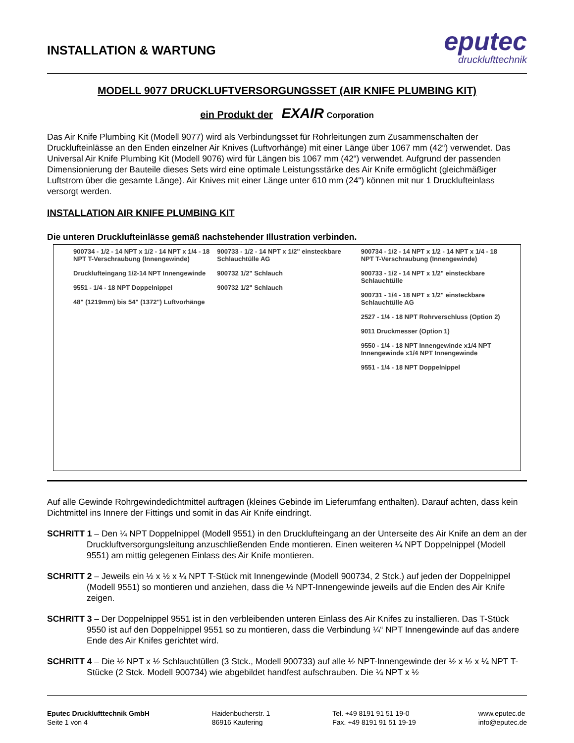INSTALLATION & WARTUNG
eputec
drucklufttechnik
MODELL 9077 DRUCKLUFTVERSORGUNGSSET (AIR KNIFE PLUMBING KIT)
ein Produkt der EXAIR Corporation
Das Air Knife Plumbing Kit (Modell 9077) wird als Verbindungsset für Rohrleitungen zum Zusammenschalten der Drucklufteinlässe an den Enden einzelner Air Knives (Luftvorhänge) mit einer Länge über 1067 mm (42“) verwendet. Das Universal Air Knife Plumbing Kit (Modell 9076) wird für Längen bis 1067 mm (42“) verwendet. Aufgrund der passenden Dimensionierung der Bauteile dieses Sets wird eine optimale Leistungsstärke des Air Knife ermöglicht (gleichmäßiger Luftstrom über die gesamte Länge). Air Knives mit einer Länge unter 610 mm (24“) können mit nur 1 Drucklufteinlass versorgt werden.
INSTALLATION AIR KNIFE PLUMBING KIT
Die unteren Drucklufteinlässe gemäß nachstehender Illustration verbinden.
900734 - 1/2 - 14 NPT x 1/2 - 14 NPT x 1/4 - 18 NPT T-Verschraubung (Innengewinde)
Drucklufteingang 1/2-14 NPT Innengewinde
9551 - 1/4 - 18 NPT Doppelnippel
48" (1219mm) bis 54" (1372") Luftvorhänge
900733 - 1/2 - 14 NPT x 1/2" einsteckbare Schlauchtülle AG
900732 1/2" Schlauch
900732 1/2" Schlauch
900734 - 1/2 - 14 NPT x 1/2 - 14 NPT x 1/4 - 18 NPT T-Verschraubung (Innengewinde)
900733 - 1/2 - 14 NPT x 1/2" einsteckbare Schlauchtülle
900731 - 1/4 - 18 NPT x 1/2" einsteckbare Schlauchtülle AG
2527 - 1/4 - 18 NPT Rohrverschluss (Option 2)
9011 Druckmesser (Option 1)
9550 - 1/4 - 18 NPT Innengewinde x1/4 NPT Innengewinde x1/4 NPT Innengewinde
9551 - 1/4 - 18 NPT Doppelnippel
Auf alle Gewinde Rohrgewindedichtmittel auftragen (kleines Gebinde im Lieferumfang enthalten). Darauf achten, dass kein Dichtmittel ins Innere der Fittings und somit in das Air Knife eindringt.
SCHRITT 1 – Den ¼ NPT Doppelnippel (Modell 9551) in den Drucklufteingang an der Unterseite des Air Knife an dem an der Druckluftversorgungsleitung anzuschließenden Ende montieren. Einen weiteren ¼ NPT Doppelnippel (Modell 9551) am mittig gelegenen Einlass des Air Knife montieren.
SCHRITT 2 – Jeweils ein ½ x ½ x ¼ NPT T-Stück mit Innengewinde (Modell 900734, 2 Stck.) auf jeden der Doppelnippel (Modell 9551) so montieren und anziehen, dass die ½ NPT-Innengewinde jeweils auf die Enden des Air Knife zeigen.
SCHRITT 3 – Der Doppelnippel 9551 ist in den verbleibenden unteren Einlass des Air Knifes zu installieren. Das T-Stück 9550 ist auf den Doppelnippel 9551 so zu montieren, dass die Verbindung ¼“ NPT Innengewinde auf das andere Ende des Air Knifes gerichtet wird.
SCHRITT 4 – Die ½ NPT x ½ Schlauchtüllen (3 Stck., Modell 900733) auf alle ½ NPT-Innengewinde der ½ x ½ x ¼ NPT T-Stücke (2 Stck. Modell 900734) wie abgebildet handfest aufschrauben. Die ¼ NPT x ½
Eputec Drucklufttechnik GmbH
Seite 1 von 4
Haidenbucherstr. 1
86916 Kaufering
Tel. +49 8191 91 51 19-0
Fax. +49 8191 91 51 19-19
www.eputec.de
info@eputec.de